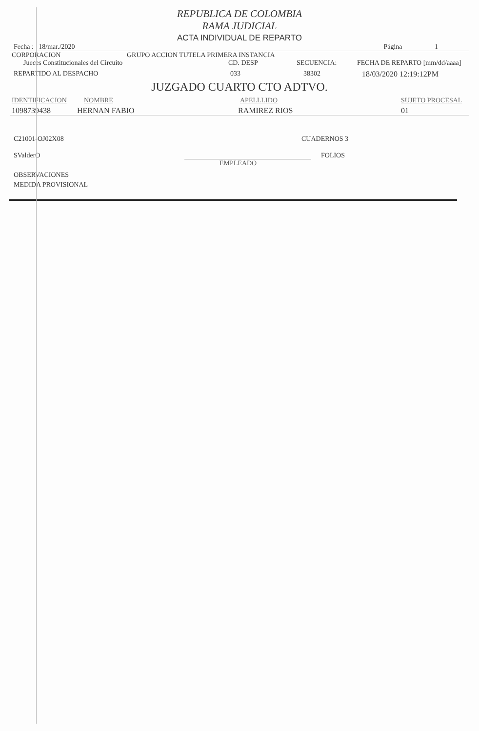REPUBLICA DE COLOMBIA
RAMA JUDICIAL
ACTA INDIVIDUAL DE REPARTO
Fecha : 18/mar./2020 Página 1
CORPORACION GRUPO ACCION TUTELA PRIMERA INSTANCIA
Jueces Constitucionales del Circuito CD. DESP SECUENCIA: FECHA DE REPARTO [mm/dd/aaaa]
REPARTIDO AL DESPACHO 033 38302 18/03/2020 12:19:12PM
JUZGADO CUARTO CTO ADTVO.
IDENTIFICACION NOMBRE APELLLIDO SUJETO PROCESAL
1098739438 HERNAN FABIO RAMIREZ RIOS 01
C21001-OJ02X08 CUADERNOS 3
SValderO FOLIOS
EMPLEADO
OBSERVACIONES
MEDIDA PROVISIONAL